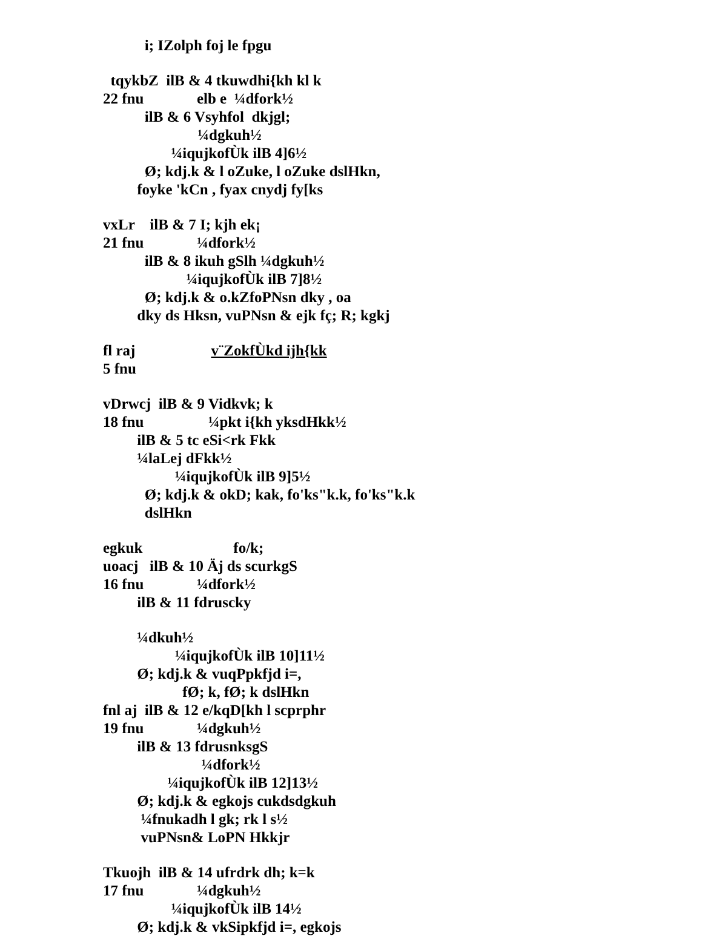i; IZolph foj le fpgu
tqykbZ ilB & 4 tkuwdhi{kh kl k
22 fnu elb e ¼dfork½
ilB & 6 Vsyhfol dkjgl;
¼dgkuh½
¼iqujkofÙk ilB 4]6½
Ø; kdj.k & l oZuke, l oZuke dslHkn,
foyke 'kCn , fyax cnydj fy[ks
vxLr ilB & 7 I; kjh ek¡
21 fnu ¼dfork½
ilB & 8 ikuh gSlh ¼dgkuh½
¼iqujkofÙk ilB 7]8½
Ø; kdj.k & o.kZfoPNsn dky , oa
dky ds Hksn, vuPNsn & ejk fç; R; kgkj
fl raj v¨ZokfÙkd ijh{kk
5 fnu
vDrwcj ilB & 9 Vidkvk; k
18 fnu ¼pkt i{kh yksdHkk½
ilB & 5 tc eSi<rk Fkk
¼laLej dFkk½
¼iqujkofÙk ilB 9]5½
Ø; kdj.k & okD; kak, fo'ks"k.k, fo'ks"k.k
dslHkn
egkuk fo/k;
uoacj ilB & 10 Äj ds scurkgS
16 fnu ¼dfork½
ilB & 11 fdruscky
¼dkuh½
¼iqujkofÙk ilB 10]11½
Ø; kdj.k & vuqPpkfjd i=,
fØ; k, fØ; k dslHkn
fnl aj ilB & 12 e/kqD[kh l scprphr
19 fnu ¼dgkuh½
ilB & 13 fdrusnksgS
¼dfork½
¼iqujkofÙk ilB 12]13½
Ø; kdj.k & egkojs cukdsdgkuh
¼fnukadh l gk; rk l s½
vuPNsn& LoPN Hkkjr
Tkuojh ilB & 14 ufrdrk dh; k=k
17 fnu ¼dgkuh½
¼iqujkofÙk ilB 14½
Ø; kdj.k & vkSipkfjd i=, egkojs